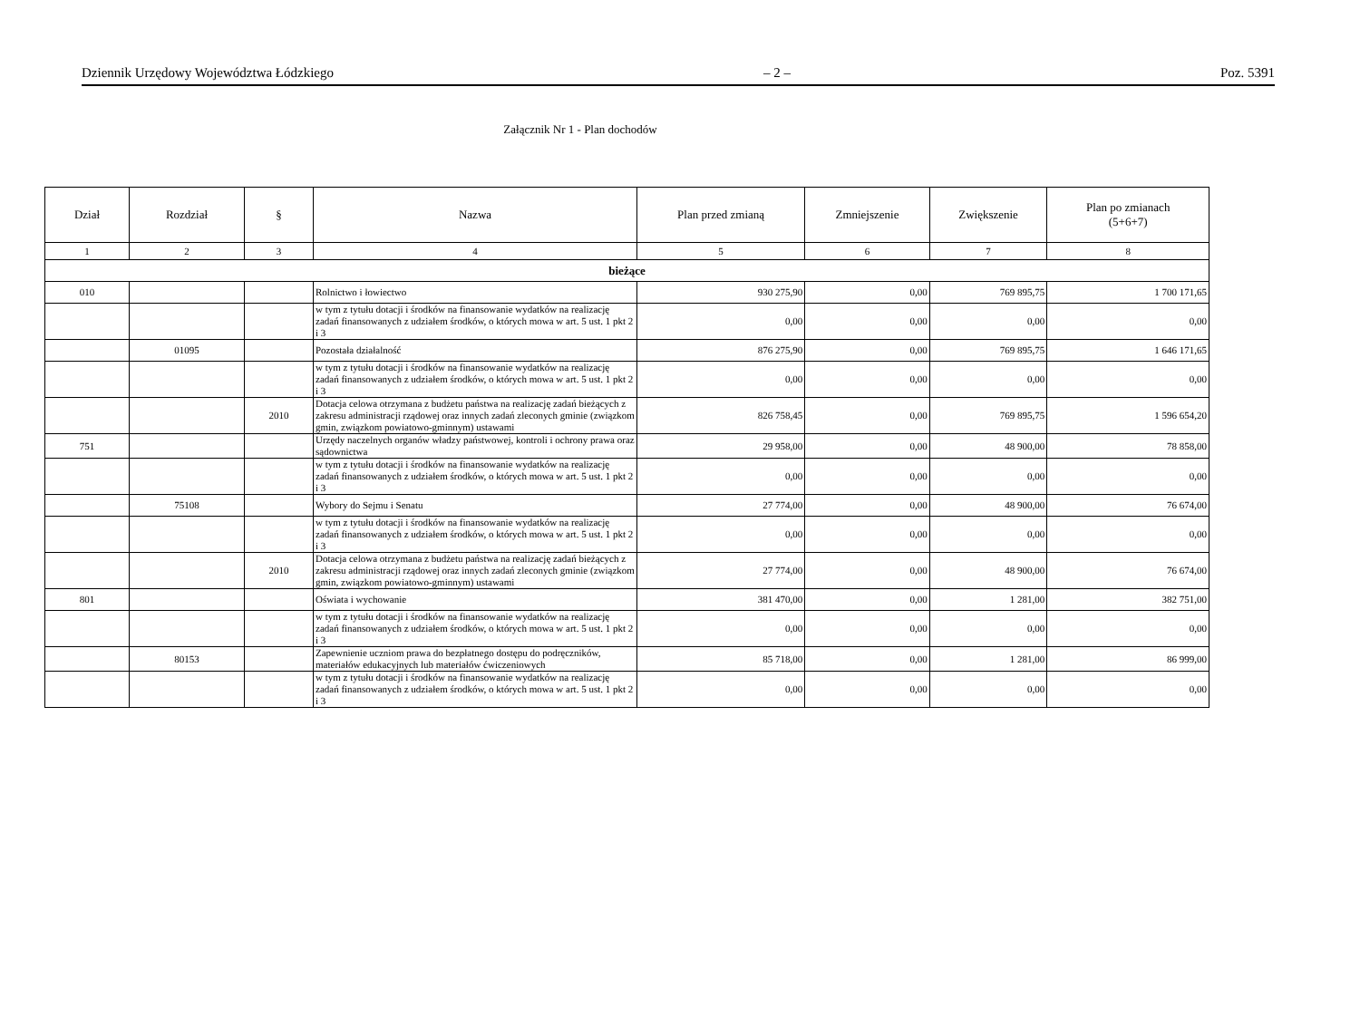Dziennik Urzędowy Województwa Łódzkiego – 2 – Poz. 5391
Załącznik Nr 1 - Plan dochodów
| Dział | Rozdział | § | Nazwa | Plan przed zmianą | Zmniejszenie | Zwiększenie | Plan po zmianach (5+6+7) |
| --- | --- | --- | --- | --- | --- | --- | --- |
| 1 | 2 | 3 | 4 | 5 | 6 | 7 | 8 |
| bieżące | | | | | | | |
| 010 | | | Rolnictwo i łowiectwo | 930 275,90 | 0,00 | 769 895,75 | 1 700 171,65 |
| | | | w tym z tytułu dotacji i środków na finansowanie wydatków na realizację zadań finansowanych z udziałem środków, o których mowa w art. 5 ust. 1 pkt 2 i 3 | 0,00 | 0,00 | 0,00 | 0,00 |
| | 01095 | | Pozostała działalność | 876 275,90 | 0,00 | 769 895,75 | 1 646 171,65 |
| | | | w tym z tytułu dotacji i środków na finansowanie wydatków na realizację zadań finansowanych z udziałem środków, o których mowa w art. 5 ust. 1 pkt 2 i 3 | 0,00 | 0,00 | 0,00 | 0,00 |
| | | 2010 | Dotacja celowa otrzymana z budżetu państwa na realizację zadań bieżących z zakresu administracji rządowej oraz innych zadań zleconych gminie (związkom gmin, związkom powiatowo-gminnym) ustawami | 826 758,45 | 0,00 | 769 895,75 | 1 596 654,20 |
| 751 | | | Urzędy naczelnych organów władzy państwowej, kontroli i ochrony prawa oraz sądownictwa | 29 958,00 | 0,00 | 48 900,00 | 78 858,00 |
| | | | w tym z tytułu dotacji i środków na finansowanie wydatków na realizację zadań finansowanych z udziałem środków, o których mowa w art. 5 ust. 1 pkt 2 i 3 | 0,00 | 0,00 | 0,00 | 0,00 |
| | 75108 | | Wybory do Sejmu i Senatu | 27 774,00 | 0,00 | 48 900,00 | 76 674,00 |
| | | | w tym z tytułu dotacji i środków na finansowanie wydatków na realizację zadań finansowanych z udziałem środków, o których mowa w art. 5 ust. 1 pkt 2 i 3 | 0,00 | 0,00 | 0,00 | 0,00 |
| | | 2010 | Dotacja celowa otrzymana z budżetu państwa na realizację zadań bieżących z zakresu administracji rządowej oraz innych zadań zleconych gminie (związkom gmin, związkom powiatowo-gminnym) ustawami | 27 774,00 | 0,00 | 48 900,00 | 76 674,00 |
| 801 | | | Oświata i wychowanie | 381 470,00 | 0,00 | 1 281,00 | 382 751,00 |
| | | | w tym z tytułu dotacji i środków na finansowanie wydatków na realizację zadań finansowanych z udziałem środków, o których mowa w art. 5 ust. 1 pkt 2 i 3 | 0,00 | 0,00 | 0,00 | 0,00 |
| | 80153 | | Zapewnienie uczniom prawa do bezpłatnego dostępu do podręczników, materiałów edukacyjnych lub materiałów ćwiczeniowych | 85 718,00 | 0,00 | 1 281,00 | 86 999,00 |
| | | | w tym z tytułu dotacji i środków na finansowanie wydatków na realizację zadań finansowanych z udziałem środków, o których mowa w art. 5 ust. 1 pkt 2 i 3 | 0,00 | 0,00 | 0,00 | 0,00 |